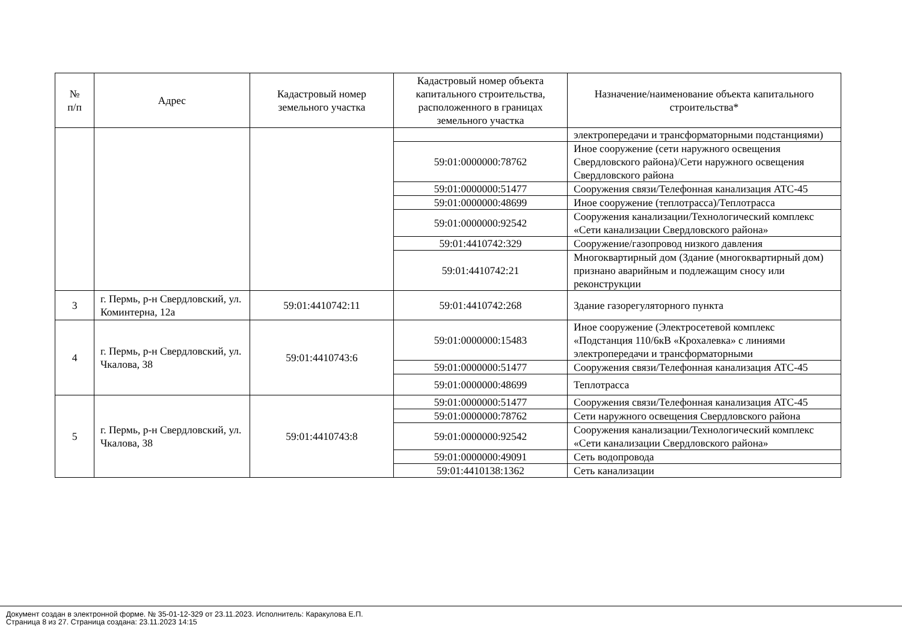| № п/п | Адрес | Кадастровый номер земельного участка | Кадастровый номер объекта капитального строительства, расположенного в границах земельного участка | Назначение/наименование объекта капитального строительства* |
| --- | --- | --- | --- | --- |
| | | | | электропередачи и трансформаторными подстанциями) |
| | | | 59:01:0000000:78762 | Иное сооружение (сети наружного освещения Свердловского района)/Сети наружного освещения Свердловского района |
| | | | 59:01:0000000:51477 | Сооружения связи/Телефонная канализация АТС-45 |
| | | | 59:01:0000000:48699 | Иное сооружение (теплотрасса)/Теплотрасса |
| | | | 59:01:0000000:92542 | Сооружения канализации/Технологический комплекс «Сети канализации Свердловского района» |
| | | | 59:01:4410742:329 | Сооружение/газопровод низкого давления |
| | | | 59:01:4410742:21 | Многоквартирный дом (Здание (многоквартирный дом) признано аварийным и подлежащим сносу или реконструкции |
| 3 | г. Пермь, р-н Свердловский, ул. Коминтерна, 12а | 59:01:4410742:11 | 59:01:4410742:268 | Здание газорегуляторного пункта |
| 4 | г. Пермь, р-н Свердловский, ул. Чкалова, 38 | 59:01:4410743:6 | 59:01:0000000:15483 | Иное сооружение (Электросетевой комплекс «Подстанция 110/6кВ «Крохалевка» с линиями электропередачи и трансформаторными |
| | | | 59:01:0000000:51477 | Сооружения связи/Телефонная канализация АТС-45 |
| | | | 59:01:0000000:48699 | Теплотрасса |
| 5 | г. Пермь, р-н Свердловский, ул. Чкалова, 38 | 59:01:4410743:8 | 59:01:0000000:51477 | Сооружения связи/Телефонная канализация АТС-45 |
| | | | 59:01:0000000:78762 | Сети наружного освещения Свердловского района |
| | | | 59:01:0000000:92542 | Сооружения канализации/Технологический комплекс «Сети канализации Свердловского района» |
| | | | 59:01:0000000:49091 | Сеть водопровода |
| | | | 59:01:4410138:1362 | Сеть канализации |
Документ создан в электронной форме. № 35-01-12-329 от 23.11.2023. Исполнитель: Каракулова Е.П.
Страница 8 из 27. Страница создана: 23.11.2023 14:15